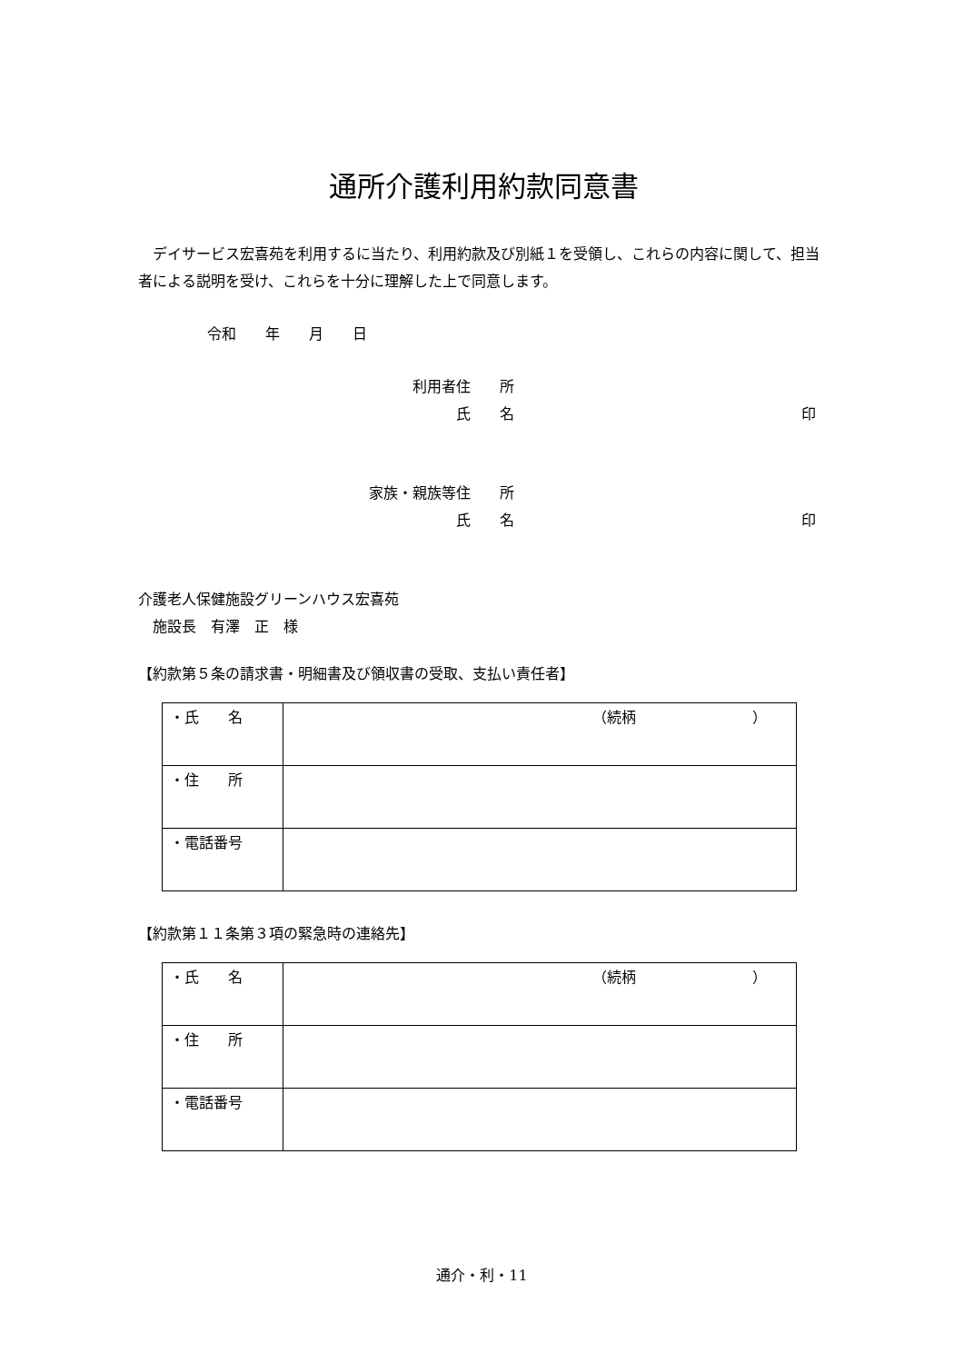通所介護利用約款同意書
　デイサービス宏喜苑を利用するに当たり、利用約款及び別紙１を受領し、これらの内容に関して、担当者による説明を受け、これらを十分に理解した上で同意します。
令和　　年　　月　　日
利用者　住　　所
氏　　名 印
家族・親族等　住　　所
氏　　名 印
介護老人保健施設グリーンハウス宏喜苑
　施設長　有澤　正　様
【約款第５条の請求書・明細書及び領収書の受取、支払い責任者】
| ・氏 名 | （続柄 ） |
| ・住 所 | |
| ・電話番号 | |
【約款第１１条第３項の緊急時の連絡先】
| ・氏 名 | （続柄 ） |
| ・住 所 | |
| ・電話番号 | |
通介・利・11